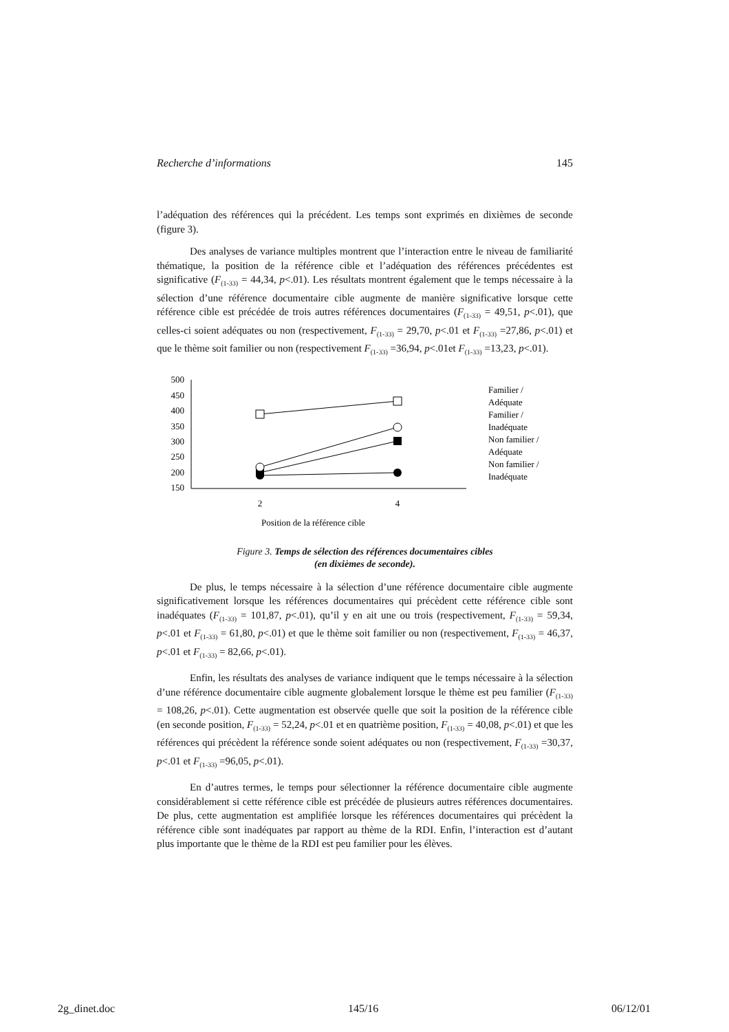Recherche d’informations 145
l’adéquation des références qui la précédent. Les temps sont exprimés en dixièmes de seconde (figure 3).
Des analyses de variance multiples montrent que l’interaction entre le niveau de familiarité thématique, la position de la référence cible et l’adéquation des références précédentes est significative (F<sub>(1-33)</sub> = 44,34, p<.01). Les résultats montrent également que le temps nécessaire à la sélection d’une référence documentaire cible augmente de manière significative lorsque cette référence cible est précédée de trois autres références documentaires (F<sub>(1-33)</sub> = 49,51, p<.01), que celles-ci soient adéquates ou non (respectivement, F<sub>(1-33)</sub> = 29,70, p<.01 et F<sub>(1-33)</sub> =27,86, p<.01) et que le thème soit familier ou non (respectivement F<sub>(1-33)</sub> =36,94, p<.01et F<sub>(1-33)</sub> =13,23, p<.01).
500
450
400
350
300
250
200
150
2
4
Position de la référence cible
Familier /
Adéquate
Familier /
Inadéquate
Non familier /
Adéquate
Non familier /
Inadéquate
Figure 3. Temps de sélection des références documentaires cibles
(en dixièmes de seconde).
De plus, le temps nécessaire à la sélection d’une référence documentaire cible augmente significativement lorsque les références documentaires qui précèdent cette référence cible sont inadéquates (F<sub>(1-33)</sub> = 101,87, p<.01), qu’il y en ait une ou trois (respectivement, F<sub>(1-33)</sub> = 59,34, p<.01 et F<sub>(1-33)</sub> = 61,80, p<.01) et que le thème soit familier ou non (respectivement, F<sub>(1-33)</sub> = 46,37, p<.01 et F<sub>(1-33)</sub> = 82,66, p<.01).
Enfin, les résultats des analyses de variance indiquent que le temps nécessaire à la sélection d’une référence documentaire cible augmente globalement lorsque le thème est peu familier (F<sub>(1-33)</sub> = 108,26, p<.01). Cette augmentation est observée quelle que soit la position de la référence cible (en seconde position, F<sub>(1-33)</sub> = 52,24, p<.01 et en quatrième position, F<sub>(1-33)</sub> = 40,08, p<.01) et que les références qui précèdent la référence sonde soient adéquates ou non (respectivement, F<sub>(1-33)</sub> =30,37, p<.01 et F<sub>(1-33)</sub> =96,05, p<.01).
En d’autres termes, le temps pour sélectionner la référence documentaire cible augmente considérablement si cette référence cible est précédée de plusieurs autres références documentaires. De plus, cette augmentation est amplifiée lorsque les références documentaires qui précèdent la référence cible sont inadéquates par rapport au thème de la RDI. Enfin, l’interaction est d’autant plus importante que le thème de la RDI est peu familier pour les élèves.
2g_dinet.doc 145/16 06/12/01